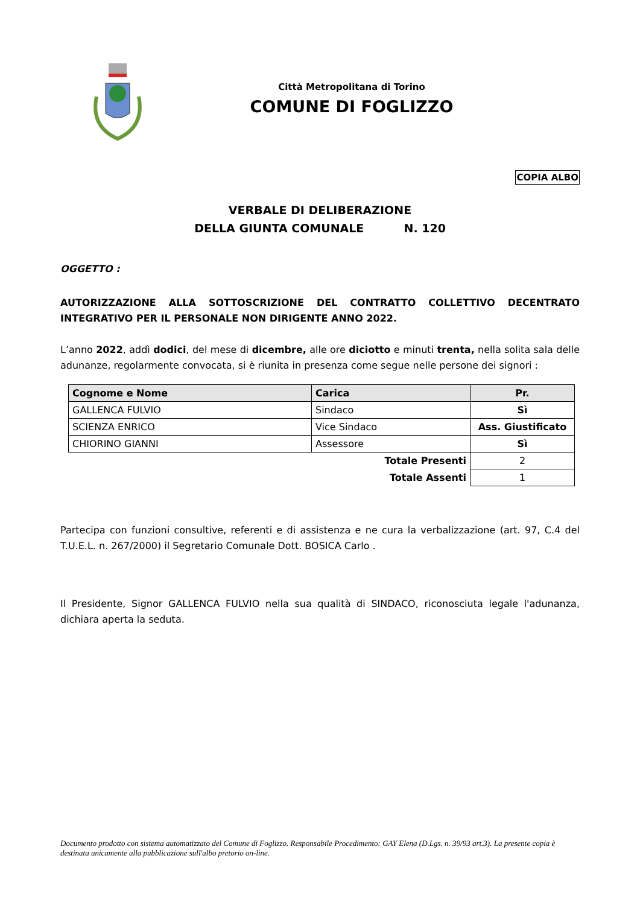Città Metropolitana di Torino
COMUNE DI FOGLIZZO
COPIA ALBO
VERBALE DI DELIBERAZIONE
DELLA GIUNTA COMUNALE N. 120
OGGETTO :
AUTORIZZAZIONE ALLA SOTTOSCRIZIONE DEL CONTRATTO COLLETTIVO DECENTRATO INTEGRATIVO PER IL PERSONALE NON DIRIGENTE ANNO 2022.
L’anno 2022, addì dodici, del mese di dicembre, alle ore diciotto e minuti trenta, nella solita sala delle adunanze, regolarmente convocata, si è riunita in presenza come segue nelle persone dei signori :
| Cognome e Nome | Carica | Pr. |
| --- | --- | --- |
| GALLENCA FULVIO | Sindaco | Sì |
| SCIENZA ENRICO | Vice Sindaco | Ass. Giustificato |
| CHIORINO GIANNI | Assessore | Sì |
| Totale Presenti | | 2 |
| Totale Assenti | | 1 |
Partecipa con funzioni consultive, referenti e di assistenza e ne cura la verbalizzazione (art. 97, C.4 del T.U.E.L. n. 267/2000) il Segretario Comunale Dott. BOSICA Carlo .
Il Presidente, Signor GALLENCA FULVIO nella sua qualità di SINDACO, riconosciuta legale l'adunanza, dichiara aperta la seduta.
Documento prodotto con sistema automatizzato del Comune di Foglizzo. Responsabile Procedimento: GAY Elena (D.Lgs. n. 39/93 art.3). La presente copia è destinata unicamente alla pubblicazione sull'albo pretorio on-line.